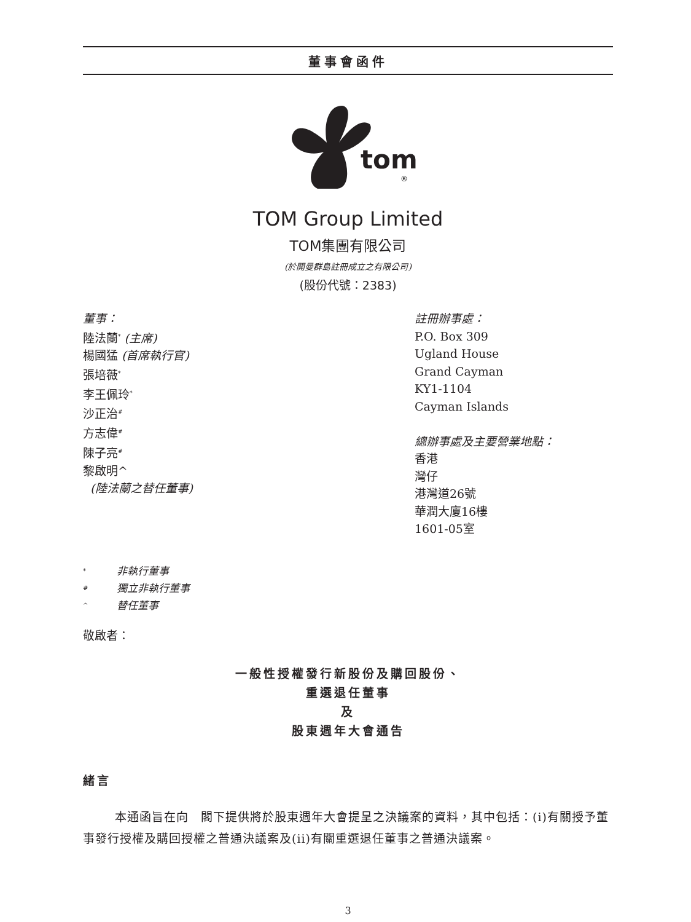董事會函件
tom
®
TOM Group Limited
TOM集團有限公司
(於開曼群島註冊成立之有限公司)
(股份代號：2383)
董事：
陸法蘭<sup>*</sup> (主席)
楊國猛 (首席執行官)
張培薇<sup>*</sup>
李王佩玲<sup>*</sup>
沙正治<sup>#</sup>
方志偉<sup>#</sup>
陳子亮<sup>#</sup>
黎啟明^
(陸法蘭之替任董事)
註冊辦事處：
P.O. Box 309
Ugland House
Grand Cayman
KY1-1104
Cayman Islands
總辦事處及主要營業地點：
香港
灣仔
港灣道26號
華潤大廈16樓
1601-05室
* 非執行董事
# 獨立非執行董事
^ 替任董事
敬啟者：
一般性授權發行新股份及購回股份、
重選退任董事
及
股東週年大會通告
緒言
本通函旨在向　閣下提供將於股東週年大會提呈之決議案的資料，其中包括：(i)有關授予董事發行授權及購回授權之普通決議案及(ii)有關重選退任董事之普通決議案。
3